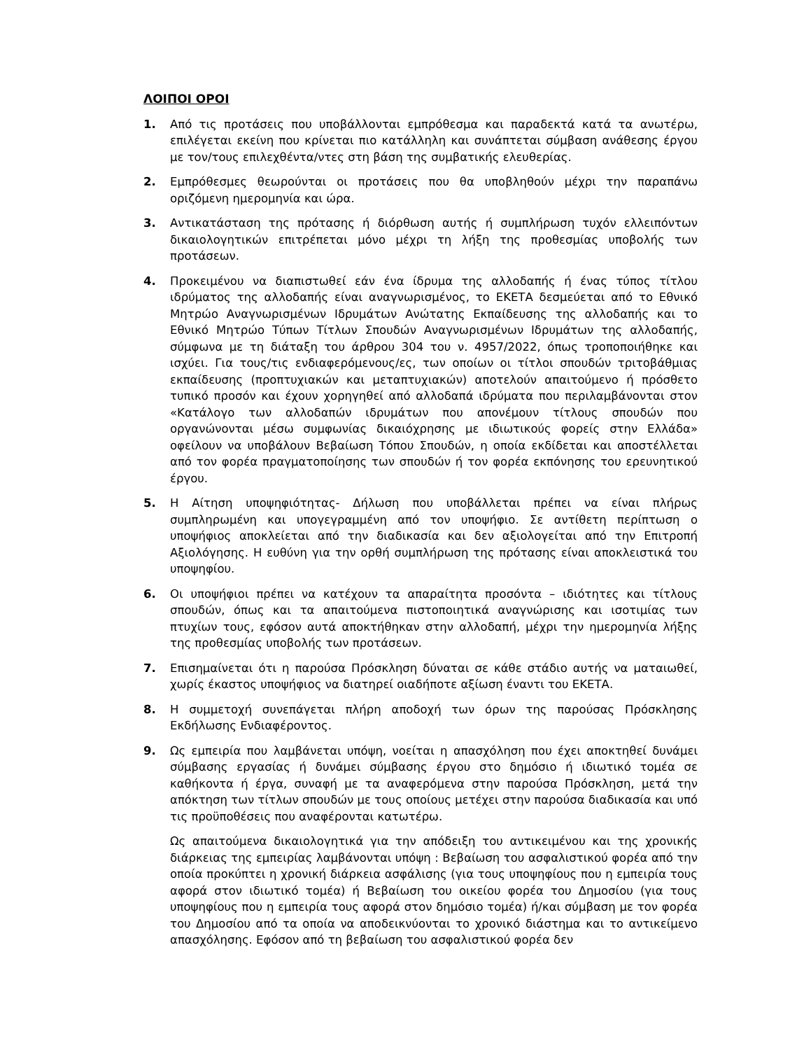ΛΟΙΠΟΙ ΟΡΟΙ
1. Από τις προτάσεις που υποβάλλονται εμπρόθεσμα και παραδεκτά κατά τα ανωτέρω, επιλέγεται εκείνη που κρίνεται πιο κατάλληλη και συνάπτεται σύμβαση ανάθεσης έργου με τον/τους επιλεχθέντα/ντες στη βάση της συμβατικής ελευθερίας.
2. Εμπρόθεσμες θεωρούνται οι προτάσεις που θα υποβληθούν μέχρι την παραπάνω οριζόμενη ημερομηνία και ώρα.
3. Αντικατάσταση της πρότασης ή διόρθωση αυτής ή συμπλήρωση τυχόν ελλειπόντων δικαιολογητικών επιτρέπεται μόνο μέχρι τη λήξη της προθεσμίας υποβολής των προτάσεων.
4. Προκειμένου να διαπιστωθεί εάν ένα ίδρυμα της αλλοδαπής ή ένας τύπος τίτλου ιδρύματος της αλλοδαπής είναι αναγνωρισμένος, το ΕΚΕΤΑ δεσμεύεται από το Εθνικό Μητρώο Αναγνωρισμένων Ιδρυμάτων Ανώτατης Εκπαίδευσης της αλλοδαπής και το Εθνικό Μητρώο Τύπων Τίτλων Σπουδών Αναγνωρισμένων Ιδρυμάτων της αλλοδαπής, σύμφωνα με τη διάταξη του άρθρου 304 του ν. 4957/2022, όπως τροποποιήθηκε και ισχύει. Για τους/τις ενδιαφερόμενους/ες, των οποίων οι τίτλοι σπουδών τριτοβάθμιας εκπαίδευσης (προπτυχιακών και μεταπτυχιακών) αποτελούν απαιτούμενο ή πρόσθετο τυπικό προσόν και έχουν χορηγηθεί από αλλοδαπά ιδρύματα που περιλαμβάνονται στον «Κατάλογο των αλλοδαπών ιδρυμάτων που απονέμουν τίτλους σπουδών που οργανώνονται μέσω συμφωνίας δικαιόχρησης με ιδιωτικούς φορείς στην Ελλάδα» οφείλουν να υποβάλουν Βεβαίωση Τόπου Σπουδών, η οποία εκδίδεται και αποστέλλεται από τον φορέα πραγματοποίησης των σπουδών ή τον φορέα εκπόνησης του ερευνητικού έργου.
5. Η Αίτηση υποψηφιότητας- Δήλωση που υποβάλλεται πρέπει να είναι πλήρως συμπληρωμένη και υπογεγραμμένη από τον υποψήφιο. Σε αντίθετη περίπτωση ο υποψήφιος αποκλείεται από την διαδικασία και δεν αξιολογείται από την Επιτροπή Αξιολόγησης. Η ευθύνη για την ορθή συμπλήρωση της πρότασης είναι αποκλειστικά του υποψηφίου.
6. Οι υποψήφιοι πρέπει να κατέχουν τα απαραίτητα προσόντα – ιδιότητες και τίτλους σπουδών, όπως και τα απαιτούμενα πιστοποιητικά αναγνώρισης και ισοτιμίας των πτυχίων τους, εφόσον αυτά αποκτήθηκαν στην αλλοδαπή, μέχρι την ημερομηνία λήξης της προθεσμίας υποβολής των προτάσεων.
7. Επισημαίνεται ότι η παρούσα Πρόσκληση δύναται σε κάθε στάδιο αυτής να ματαιωθεί, χωρίς έκαστος υποψήφιος να διατηρεί οιαδήποτε αξίωση έναντι του ΕΚΕΤΑ.
8. Η συμμετοχή συνεπάγεται πλήρη αποδοχή των όρων της παρούσας Πρόσκλησης Εκδήλωσης Ενδιαφέροντος.
9. Ως εμπειρία που λαμβάνεται υπόψη, νοείται η απασχόληση που έχει αποκτηθεί δυνάμει σύμβασης εργασίας ή δυνάμει σύμβασης έργου στο δημόσιο ή ιδιωτικό τομέα σε καθήκοντα ή έργα, συναφή με τα αναφερόμενα στην παρούσα Πρόσκληση, μετά την απόκτηση των τίτλων σπουδών με τους οποίους μετέχει στην παρούσα διαδικασία και υπό τις προϋποθέσεις που αναφέρονται κατωτέρω.
Ως απαιτούμενα δικαιολογητικά για την απόδειξη του αντικειμένου και της χρονικής διάρκειας της εμπειρίας λαμβάνονται υπόψη : Βεβαίωση του ασφαλιστικού φορέα από την οποία προκύπτει η χρονική διάρκεια ασφάλισης (για τους υποψηφίους που η εμπειρία τους αφορά στον ιδιωτικό τομέα) ή Βεβαίωση του οικείου φορέα του Δημοσίου (για τους υποψηφίους που η εμπειρία τους αφορά στον δημόσιο τομέα) ή/και σύμβαση με τον φορέα του Δημοσίου από τα οποία να αποδεικνύονται το χρονικό διάστημα και το αντικείμενο απασχόλησης. Εφόσον από τη βεβαίωση του ασφαλιστικού φορέα δεν